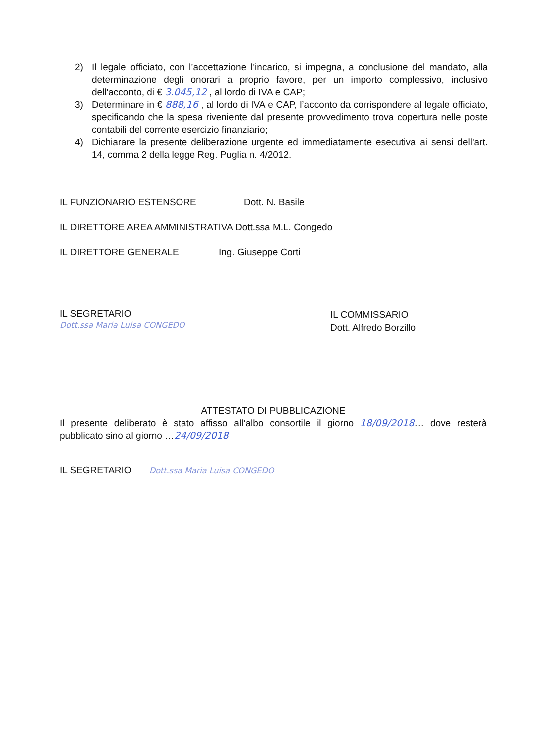2) Il legale officiato, con l’accettazione l’incarico, si impegna, a conclusione del mandato, alla determinazione degli onorari a proprio favore, per un importo complessivo, inclusivo dell'acconto, di € 3.045,12 , al lordo di IVA e CAP;
3) Determinare in € 888,16 , al lordo di IVA e CAP, l’acconto da corrispondere al legale officiato, specificando che la spesa riveniente dal presente provvedimento trova copertura nelle poste contabili del corrente esercizio finanziario;
4) Dichiarare la presente deliberazione urgente ed immediatamente esecutiva ai sensi dell'art. 14, comma 2 della legge Reg. Puglia n. 4/2012.
IL FUNZIONARIO ESTENSORE Dott. N. Basile
IL DIRETTORE AREA AMMINISTRATIVA Dott.ssa M.L. Congedo
IL DIRETTORE GENERALE Ing. Giuseppe Corti
IL SEGRETARIO
Dott.ssa Maria Luisa CONGEDO
IL COMMISSARIO
Dott. Alfredo Borzillo
ATTESTATO DI PUBBLICAZIONE
Il presente deliberato è stato affisso all’albo consortile il giorno 18/09/2018… dove resterà pubblicato sino al giorno …24/09/2018
IL SEGRETARIO Dott.ssa Maria Luisa CONGEDO